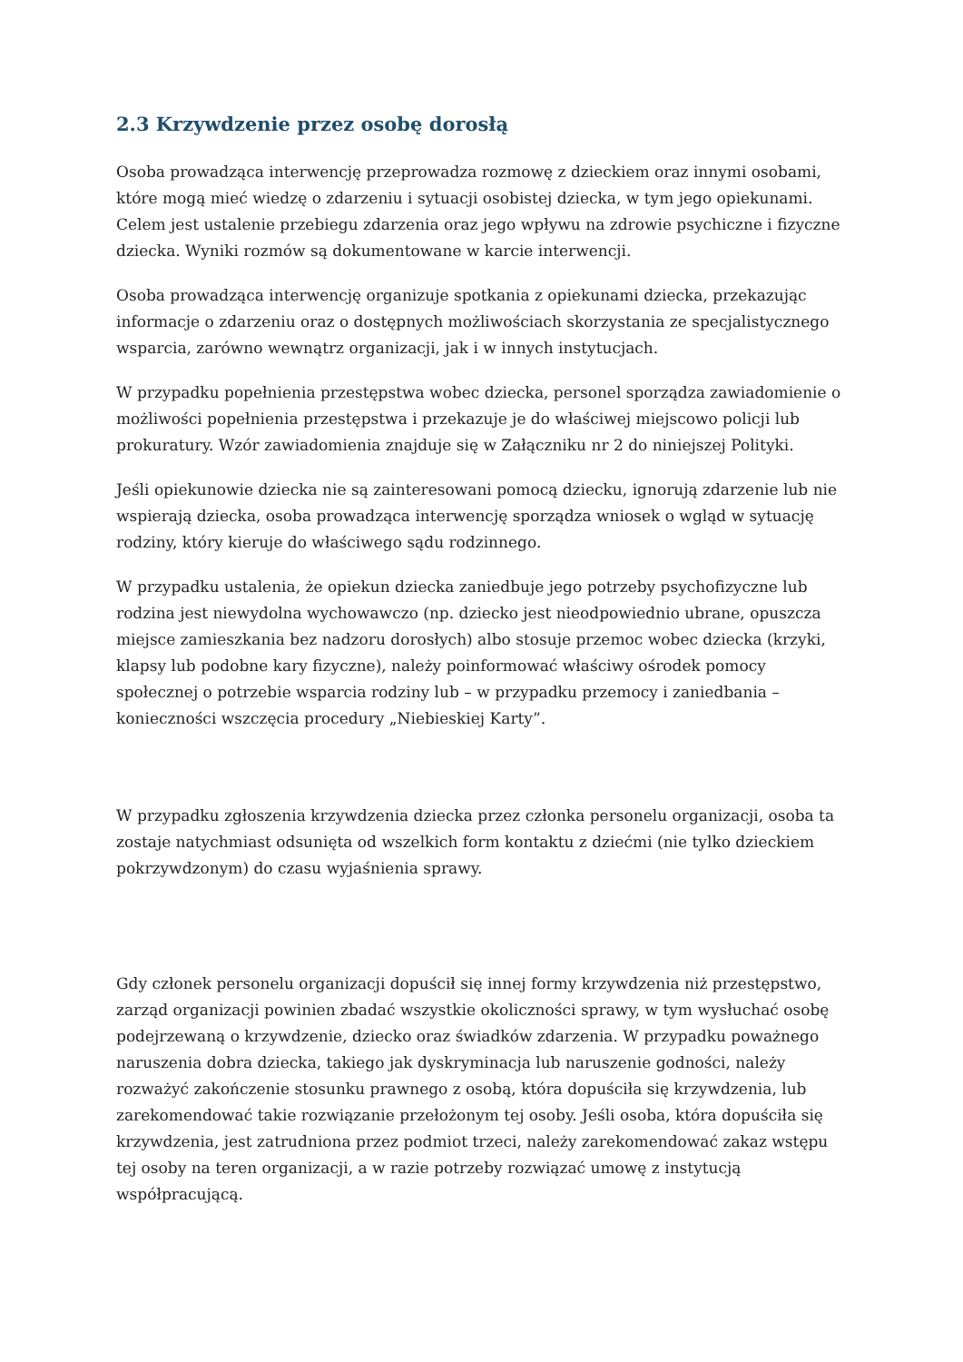2.3 Krzywdzenie przez osobę dorosłą
Osoba prowadząca interwencję przeprowadza rozmowę z dzieckiem oraz innymi osobami, które mogą mieć wiedzę o zdarzeniu i sytuacji osobistej dziecka, w tym jego opiekunami. Celem jest ustalenie przebiegu zdarzenia oraz jego wpływu na zdrowie psychiczne i fizyczne dziecka. Wyniki rozmów są dokumentowane w karcie interwencji.
Osoba prowadząca interwencję organizuje spotkania z opiekunami dziecka, przekazując informacje o zdarzeniu oraz o dostępnych możliwościach skorzystania ze specjalistycznego wsparcia, zarówno wewnątrz organizacji, jak i w innych instytucjach.
W przypadku popełnienia przestępstwa wobec dziecka, personel sporządza zawiadomienie o możliwości popełnienia przestępstwa i przekazuje je do właściwej miejscowo policji lub prokuratury. Wzór zawiadomienia znajduje się w Załączniku nr 2 do niniejszej Polityki.
Jeśli opiekunowie dziecka nie są zainteresowani pomocą dziecku, ignorują zdarzenie lub nie wspierają dziecka, osoba prowadząca interwencję sporządza wniosek o wgląd w sytuację rodziny, który kieruje do właściwego sądu rodzinnego.
W przypadku ustalenia, że opiekun dziecka zaniedbuje jego potrzeby psychofizyczne lub rodzina jest niewydolna wychowawczo (np. dziecko jest nieodpowiednio ubrane, opuszcza miejsce zamieszkania bez nadzoru dorosłych) albo stosuje przemoc wobec dziecka (krzyki, klapsy lub podobne kary fizyczne), należy poinformować właściwy ośrodek pomocy społecznej o potrzebie wsparcia rodziny lub – w przypadku przemocy i zaniedbania – konieczności wszczęcia procedury „Niebieskiej Karty”.
W przypadku zgłoszenia krzywdzenia dziecka przez członka personelu organizacji, osoba ta zostaje natychmiast odsunięta od wszelkich form kontaktu z dziećmi (nie tylko dzieckiem pokrzywdzonym) do czasu wyjaśnienia sprawy.
Gdy członek personelu organizacji dopuścił się innej formy krzywdzenia niż przestępstwo, zarząd organizacji powinien zbadać wszystkie okoliczności sprawy, w tym wysłuchać osobę podejrzewaną o krzywdzenie, dziecko oraz świadków zdarzenia. W przypadku poważnego naruszenia dobra dziecka, takiego jak dyskryminacja lub naruszenie godności, należy rozważyć zakończenie stosunku prawnego z osobą, która dopuściła się krzywdzenia, lub zarekomendować takie rozwiązanie przełożonym tej osoby. Jeśli osoba, która dopuściła się krzywdzenia, jest zatrudniona przez podmiot trzeci, należy zarekomendować zakaz wstępu tej osoby na teren organizacji, a w razie potrzeby rozwiązać umowę z instytucją współpracującą.